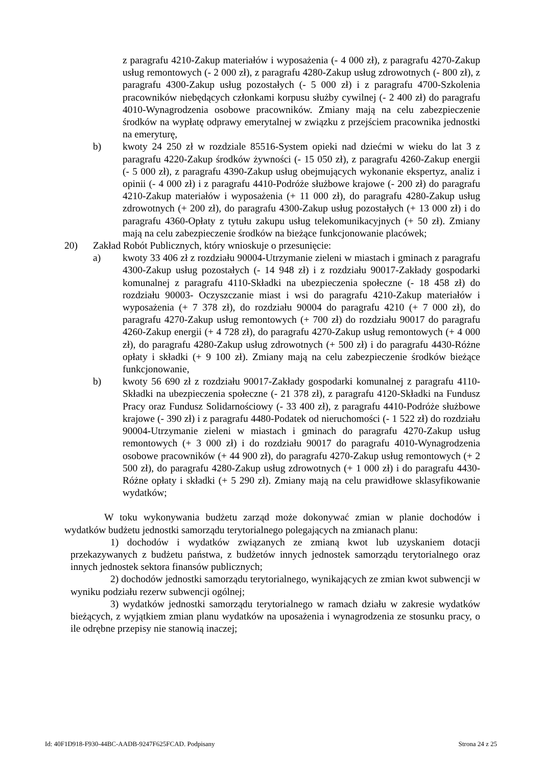z paragrafu 4210-Zakup materiałów i wyposażenia (- 4 000 zł), z paragrafu 4270-Zakup usług remontowych (- 2 000 zł), z paragrafu 4280-Zakup usług zdrowotnych (- 800 zł), z paragrafu 4300-Zakup usług pozostałych (- 5 000 zł) i z paragrafu 4700-Szkolenia pracowników niebędących członkami korpusu służby cywilnej (- 2 400 zł) do paragrafu 4010-Wynagrodzenia osobowe pracowników. Zmiany mają na celu zabezpieczenie środków na wypłatę odprawy emerytalnej w związku z przejściem pracownika jednostki na emeryturę,
b) kwoty 24 250 zł w rozdziale 85516-System opieki nad dziećmi w wieku do lat 3 z paragrafu 4220-Zakup środków żywności (- 15 050 zł), z paragrafu 4260-Zakup energii (- 5 000 zł), z paragrafu 4390-Zakup usług obejmujących wykonanie ekspertyz, analiz i opinii (- 4 000 zł) i z paragrafu 4410-Podróże służbowe krajowe (- 200 zł) do paragrafu 4210-Zakup materiałów i wyposażenia (+ 11 000 zł), do paragrafu 4280-Zakup usług zdrowotnych (+ 200 zł), do paragrafu 4300-Zakup usług pozostałych (+ 13 000 zł) i do paragrafu 4360-Opłaty z tytułu zakupu usług telekomunikacyjnych (+ 50 zł). Zmiany mają na celu zabezpieczenie środków na bieżące funkcjonowanie placówek;
20) Zakład Robót Publicznych, który wnioskuje o przesunięcie:
a) kwoty 33 406 zł z rozdziału 90004-Utrzymanie zieleni w miastach i gminach z paragrafu 4300-Zakup usług pozostałych (- 14 948 zł) i z rozdziału 90017-Zakłady gospodarki komunalnej z paragrafu 4110-Składki na ubezpieczenia społeczne (- 18 458 zł) do rozdziału 90003- Oczyszczanie miast i wsi do paragrafu 4210-Zakup materiałów i wyposażenia (+ 7 378 zł), do rozdziału 90004 do paragrafu 4210 (+ 7 000 zł), do paragrafu 4270-Zakup usług remontowych (+ 700 zł) do rozdziału 90017 do paragrafu 4260-Zakup energii (+ 4 728 zł), do paragrafu 4270-Zakup usług remontowych (+ 4 000 zł), do paragrafu 4280-Zakup usług zdrowotnych (+ 500 zł) i do paragrafu 4430-Różne opłaty i składki (+ 9 100 zł). Zmiany mają na celu zabezpieczenie środków bieżące funkcjonowanie,
b) kwoty 56 690 zł z rozdziału 90017-Zakłady gospodarki komunalnej z paragrafu 4110-Składki na ubezpieczenia społeczne (- 21 378 zł), z paragrafu 4120-Składki na Fundusz Pracy oraz Fundusz Solidarnościowy (- 33 400 zł), z paragrafu 4410-Podróże służbowe krajowe (- 390 zł) i z paragrafu 4480-Podatek od nieruchomości (- 1 522 zł) do rozdziału 90004-Utrzymanie zieleni w miastach i gminach do paragrafu 4270-Zakup usług remontowych (+ 3 000 zł) i do rozdziału 90017 do paragrafu 4010-Wynagrodzenia osobowe pracowników (+ 44 900 zł), do paragrafu 4270-Zakup usług remontowych (+ 2 500 zł), do paragrafu 4280-Zakup usług zdrowotnych (+ 1 000 zł) i do paragrafu 4430-Różne opłaty i składki (+ 5 290 zł). Zmiany mają na celu prawidłowe sklasyfikowanie wydatków;
W toku wykonywania budżetu zarząd może dokonywać zmian w planie dochodów i wydatków budżetu jednostki samorządu terytorialnego polegających na zmianach planu:
1) dochodów i wydatków związanych ze zmianą kwot lub uzyskaniem dotacji przekazywanych z budżetu państwa, z budżetów innych jednostek samorządu terytorialnego oraz innych jednostek sektora finansów publicznych;
2) dochodów jednostki samorządu terytorialnego, wynikających ze zmian kwot subwencji w wyniku podziału rezerw subwencji ogólnej;
3) wydatków jednostki samorządu terytorialnego w ramach działu w zakresie wydatków bieżących, z wyjątkiem zmian planu wydatków na uposażenia i wynagrodzenia ze stosunku pracy, o ile odrębne przepisy nie stanowią inaczej;
Id: 40F1D918-F930-44BC-AADB-9247F625FCAD. Podpisany Strona 24 z 25